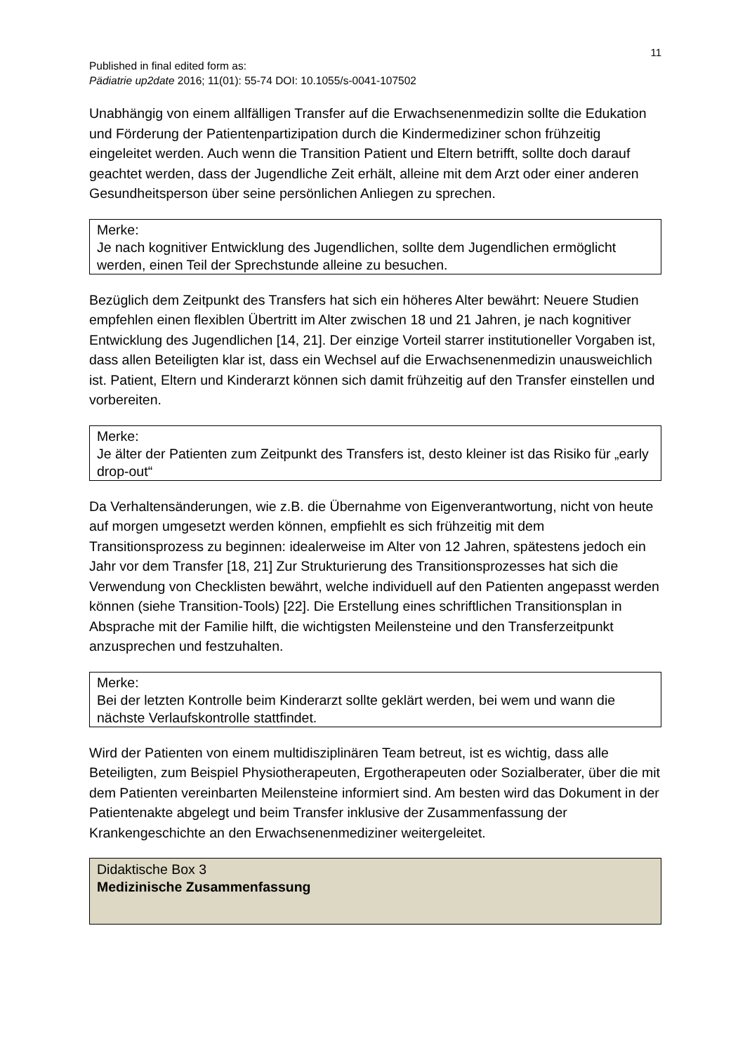11
Published in final edited form as:
Pädiatrie up2date 2016; 11(01): 55-74 DOI: 10.1055/s-0041-107502
Unabhängig von einem allfälligen Transfer auf die Erwachsenenmedizin sollte die Edukation und Förderung der Patientenpartizipation durch die Kindermediziner schon frühzeitig eingeleitet werden. Auch wenn die Transition Patient und Eltern betrifft, sollte doch darauf geachtet werden, dass der Jugendliche Zeit erhält, alleine mit dem Arzt oder einer anderen Gesundheitsperson über seine persönlichen Anliegen zu sprechen.
Merke:
Je nach kognitiver Entwicklung des Jugendlichen, sollte dem Jugendlichen ermöglicht werden, einen Teil der Sprechstunde alleine zu besuchen.
Bezüglich dem Zeitpunkt des Transfers hat sich ein höheres Alter bewährt: Neuere Studien empfehlen einen flexiblen Übertritt im Alter zwischen 18 und 21 Jahren, je nach kognitiver Entwicklung des Jugendlichen [14, 21]. Der einzige Vorteil starrer institutioneller Vorgaben ist, dass allen Beteiligten klar ist, dass ein Wechsel auf die Erwachsenenmedizin unausweichlich ist. Patient, Eltern und Kinderarzt können sich damit frühzeitig auf den Transfer einstellen und vorbereiten.
Merke:
Je älter der Patienten zum Zeitpunkt des Transfers ist, desto kleiner ist das Risiko für „early drop-out“
Da Verhaltensänderungen, wie z.B. die Übernahme von Eigenverantwortung, nicht von heute auf morgen umgesetzt werden können, empfiehlt es sich frühzeitig mit dem Transitionsprozess zu beginnen: idealerweise im Alter von 12 Jahren, spätestens jedoch ein Jahr vor dem Transfer [18, 21] Zur Strukturierung des Transitionsprozesses hat sich die Verwendung von Checklisten bewährt, welche individuell auf den Patienten angepasst werden können (siehe Transition-Tools) [22]. Die Erstellung eines schriftlichen Transitionsplan in Absprache mit der Familie hilft, die wichtigsten Meilensteine und den Transferzeitpunkt anzusprechen und festzuhalten.
Merke:
Bei der letzten Kontrolle beim Kinderarzt sollte geklärt werden, bei wem und wann die nächste Verlaufskontrolle stattfindet.
Wird der Patienten von einem multidisziplinären Team betreut, ist es wichtig, dass alle Beteiligten, zum Beispiel Physiotherapeuten, Ergotherapeuten oder Sozialberater, über die mit dem Patienten vereinbarten Meilensteine informiert sind. Am besten wird das Dokument in der Patientenakte abgelegt und beim Transfer inklusive der Zusammenfassung der Krankengeschichte an den Erwachsenenmediziner weitergeleitet.
Didaktische Box 3
Medizinische Zusammenfassung